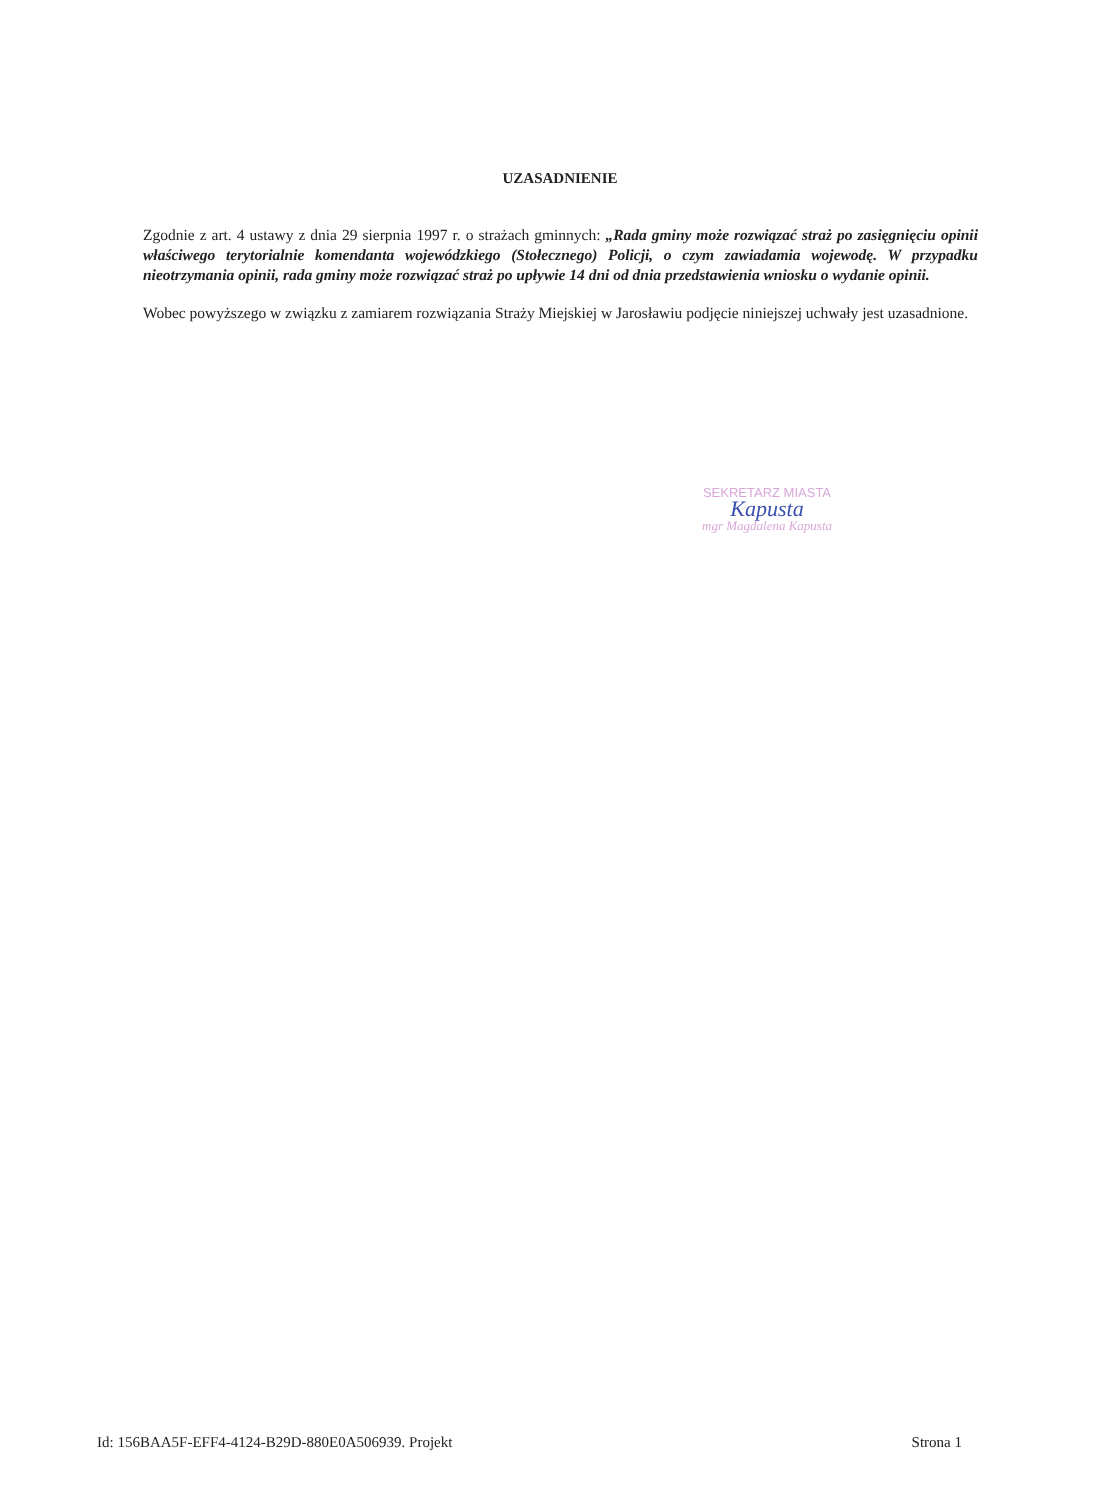UZASADNIENIE
Zgodnie z art. 4 ustawy z dnia 29 sierpnia 1997 r. o strażach gminnych: „Rada gminy może rozwiązać straż po zasięgnięciu opinii właściwego terytorialnie komendanta wojewódzkiego (Stołecznego) Policji, o czym zawiadamia wojewodę. W przypadku nieotrzymania opinii, rada gminy może rozwiązać straż po upływie 14 dni od dnia przedstawienia wniosku o wydanie opinii.
Wobec powyższego w związku z zamiarem rozwiązania Straży Miejskiej w Jarosławiu podjęcie niniejszej uchwały jest uzasadnione.
SEKRETARZ MIASTA
Kapusta
mgr Magdalena Kapusta
Id: 156BAA5F-EFF4-4124-B29D-880E0A506939. Projekt Strona 1